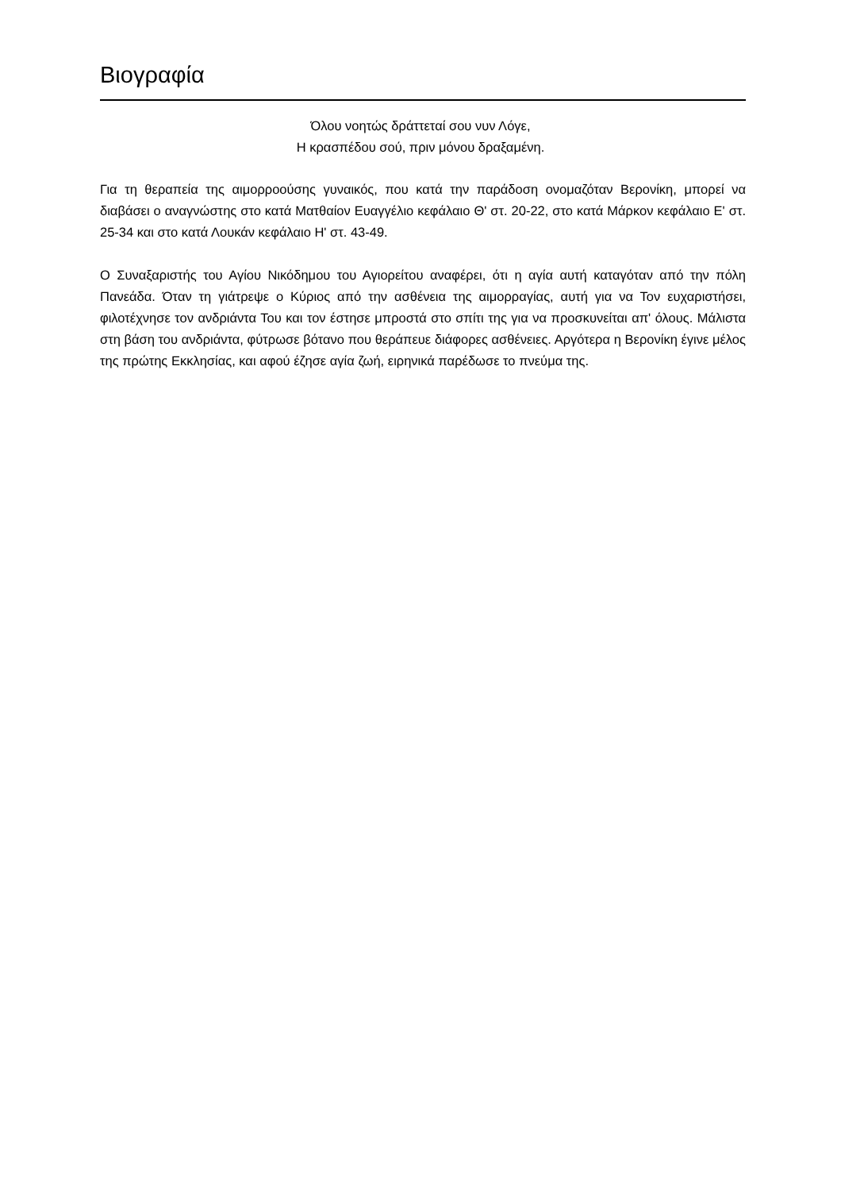Βιογραφία
Όλου νοητώς δράττεταί σου νυν Λόγε,
Η κρασπέδου σού, πριν μόνου δραξαμένη.
Για τη θεραπεία της αιμορροούσης γυναικός, που κατά την παράδοση ονομαζόταν Βερονίκη, μπορεί να διαβάσει ο αναγνώστης στο κατά Ματθαίον Ευαγγέλιο κεφάλαιο Θ' στ. 20-22, στο κατά Μάρκον κεφάλαιο Ε' στ. 25-34 και στο κατά Λουκάν κεφάλαιο Η' στ. 43-49.
Ο Συναξαριστής του Αγίου Νικόδημου του Αγιορείτου αναφέρει, ότι η αγία αυτή καταγόταν από την πόλη Πανεάδα. Όταν τη γιάτρεψε ο Κύριος από την ασθένεια της αιμορραγίας, αυτή για να Τον ευχαριστήσει, φιλοτέχνησε τον ανδριάντα Του και τον έστησε μπροστά στο σπίτι της για να προσκυνείται απ' όλους. Μάλιστα στη βάση του ανδριάντα, φύτρωσε βότανο που θεράπευε διάφορες ασθένειες. Αργότερα η Βερονίκη έγινε μέλος της πρώτης Εκκλησίας, και αφού έζησε αγία ζωή, ειρηνικά παρέδωσε το πνεύμα της.